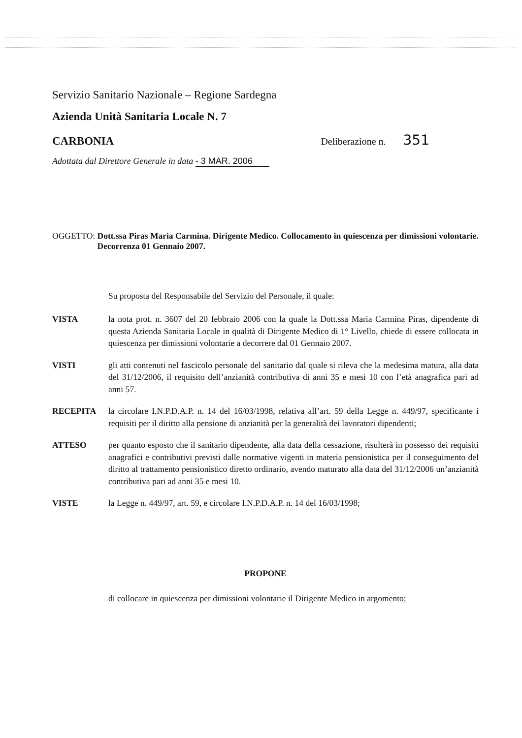Servizio Sanitario Nazionale – Regione Sardegna
Azienda Unità Sanitaria Locale N. 7
CARBONIA Deliberazione n. 351
Adottata dal Direttore Generale in data - 3 MAR. 2006
OGGETTO: Dott.ssa Piras Maria Carmina. Dirigente Medico. Collocamento in quiescenza per dimissioni volontarie. Decorrenza 01 Gennaio 2007.
Su proposta del Responsabile del Servizio del Personale, il quale:
VISTA la nota prot. n. 3607 del 20 febbraio 2006 con la quale la Dott.ssa Maria Carmina Piras, dipendente di questa Azienda Sanitaria Locale in qualità di Dirigente Medico di 1° Livello, chiede di essere collocata in quiescenza per dimissioni volontarie a decorrere dal 01 Gennaio 2007.
VISTI gli atti contenuti nel fascicolo personale del sanitario dal quale si rileva che la medesima matura, alla data del 31/12/2006, il requisito dell’anzianità contributiva di anni 35 e mesi 10 con l’età anagrafica pari ad anni 57.
RECEPITA la circolare I.N.P.D.A.P. n. 14 del 16/03/1998, relativa all’art. 59 della Legge n. 449/97, specificante i requisiti per il diritto alla pensione di anzianità per la generalità dei lavoratori dipendenti;
ATTESO per quanto esposto che il sanitario dipendente, alla data della cessazione, risulterà in possesso dei requisiti anagrafici e contributivi previsti dalle normative vigenti in materia pensionistica per il conseguimento del diritto al trattamento pensionistico diretto ordinario, avendo maturato alla data del 31/12/2006 un’anzianità contributiva pari ad anni 35 e mesi 10.
VISTE la Legge n. 449/97, art. 59, e circolare I.N.P.D.A.P. n. 14 del 16/03/1998;
PROPONE
di collocare in quiescenza per dimissioni volontarie il Dirigente Medico in argomento;